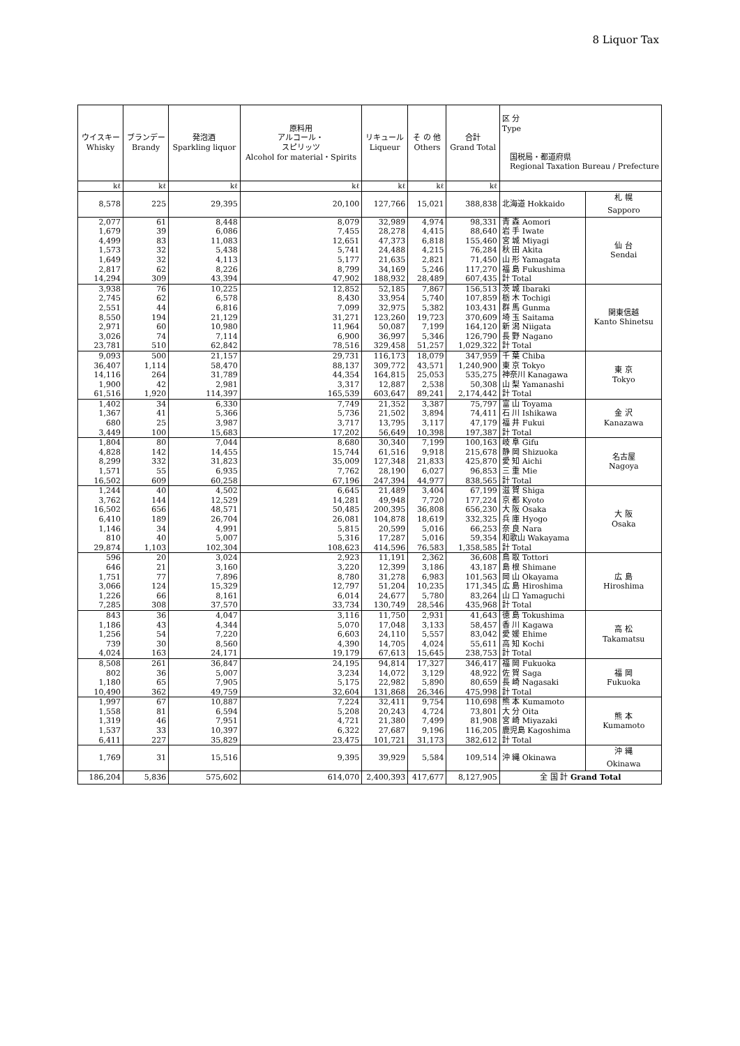8 Liquor Tax
| ウイスキー Whisky | ブランデー Brandy | 発泡酒 Sparkling liquor | 原料用 アルコール・ スピリッツ Alcohol for material・Spirits | リキュール Liqueur | そ の 他 Others | 合計 Grand Total | 区 分 Type 国税局・都道府県 Regional Taxation Bureau / Prefecture | |
| --- | --- | --- | --- | --- | --- | --- | --- | --- |
| kℓ | kℓ | kℓ | kℓ | kℓ | kℓ | kℓ | | |
| 8,578 | 225 | 29,395 | 20,100 | 127,766 | 15,021 | 388,838 | 北海道 Hokkaido | 札 幌 Sapporo |
| 2,077 | 61 | 8,448 | 8,079 | 32,989 | 4,974 | 98,331 | 青 森 Aomori | 仙 台 Sendai |
| 1,679 | 39 | 6,086 | 7,455 | 28,278 | 4,415 | 88,640 | 岩 手 Iwate | |
| 4,499 | 83 | 11,083 | 12,651 | 47,373 | 6,818 | 155,460 | 宮 城 Miyagi | |
| 1,573 | 32 | 5,438 | 5,741 | 24,488 | 4,215 | 76,284 | 秋 田 Akita | |
| 1,649 | 32 | 4,113 | 5,177 | 21,635 | 2,821 | 71,450 | 山 形 Yamagata | |
| 2,817 | 62 | 8,226 | 8,799 | 34,169 | 5,246 | 117,270 | 福 島 Fukushima | |
| 14,294 | 309 | 43,394 | 47,902 | 188,932 | 28,489 | 607,435 | 計 Total | |
| 3,938 | 76 | 10,225 | 12,852 | 52,185 | 7,867 | 156,513 | 茨 城 Ibaraki | 関東信越 Kanto Shinetsu |
| 2,745 | 62 | 6,578 | 8,430 | 33,954 | 5,740 | 107,859 | 栃 木 Tochigi | |
| 2,551 | 44 | 6,816 | 7,099 | 32,975 | 5,382 | 103,431 | 群 馬 Gunma | |
| 8,550 | 194 | 21,129 | 31,271 | 123,260 | 19,723 | 370,609 | 埼 玉 Saitama | |
| 2,971 | 60 | 10,980 | 11,964 | 50,087 | 7,199 | 164,120 | 新 潟 Niigata | |
| 3,026 | 74 | 7,114 | 6,900 | 36,997 | 5,346 | 126,790 | 長 野 Nagano | |
| 23,781 | 510 | 62,842 | 78,516 | 329,458 | 51,257 | 1,029,322 | 計 Total | |
| 9,093 | 500 | 21,157 | 29,731 | 116,173 | 18,079 | 347,959 | 千 葉 Chiba | 東 京 Tokyo |
| 36,407 | 1,114 | 58,470 | 88,137 | 309,772 | 43,571 | 1,240,900 | 東 京 Tokyo | |
| 14,116 | 264 | 31,789 | 44,354 | 164,815 | 25,053 | 535,275 | 神奈川 Kanagawa | |
| 1,900 | 42 | 2,981 | 3,317 | 12,887 | 2,538 | 50,308 | 山 梨 Yamanashi | |
| 61,516 | 1,920 | 114,397 | 165,539 | 603,647 | 89,241 | 2,174,442 | 計 Total | |
| 1,402 | 34 | 6,330 | 7,749 | 21,352 | 3,387 | 75,797 | 富 山 Toyama | 金 沢 Kanazawa |
| 1,367 | 41 | 5,366 | 5,736 | 21,502 | 3,894 | 74,411 | 石 川 Ishikawa | |
| 680 | 25 | 3,987 | 3,717 | 13,795 | 3,117 | 47,179 | 福 井 Fukui | |
| 3,449 | 100 | 15,683 | 17,202 | 56,649 | 10,398 | 197,387 | 計 Total | |
| 1,804 | 80 | 7,044 | 8,680 | 30,340 | 7,199 | 100,163 | 岐 阜 Gifu | 名古屋 Nagoya |
| 4,828 | 142 | 14,455 | 15,744 | 61,516 | 9,918 | 215,678 | 静 岡 Shizuoka | |
| 8,299 | 332 | 31,823 | 35,009 | 127,348 | 21,833 | 425,870 | 愛 知 Aichi | |
| 1,571 | 55 | 6,935 | 7,762 | 28,190 | 6,027 | 96,853 | 三 重 Mie | |
| 16,502 | 609 | 60,258 | 67,196 | 247,394 | 44,977 | 838,565 | 計 Total | |
| 1,244 | 40 | 4,502 | 6,645 | 21,489 | 3,404 | 67,199 | 滋 賀 Shiga | 大 阪 Osaka |
| 3,762 | 144 | 12,529 | 14,281 | 49,948 | 7,720 | 177,224 | 京 都 Kyoto | |
| 16,502 | 656 | 48,571 | 50,485 | 200,395 | 36,808 | 656,230 | 大 阪 Osaka | |
| 6,410 | 189 | 26,704 | 26,081 | 104,878 | 18,619 | 332,325 | 兵 庫 Hyogo | |
| 1,146 | 34 | 4,991 | 5,815 | 20,599 | 5,016 | 66,253 | 奈 良 Nara | |
| 810 | 40 | 5,007 | 5,316 | 17,287 | 5,016 | 59,354 | 和歌山 Wakayama | |
| 29,874 | 1,103 | 102,304 | 108,623 | 414,596 | 76,583 | 1,358,585 | 計 Total | |
| 596 | 20 | 3,024 | 2,923 | 11,191 | 2,362 | 36,608 | 鳥 取 Tottori | 広 島 Hiroshima |
| 646 | 21 | 3,160 | 3,220 | 12,399 | 3,186 | 43,187 | 島 根 Shimane | |
| 1,751 | 77 | 7,896 | 8,780 | 31,278 | 6,983 | 101,563 | 岡 山 Okayama | |
| 3,066 | 124 | 15,329 | 12,797 | 51,204 | 10,235 | 171,345 | 広 島 Hiroshima | |
| 1,226 | 66 | 8,161 | 6,014 | 24,677 | 5,780 | 83,264 | 山 口 Yamaguchi | |
| 7,285 | 308 | 37,570 | 33,734 | 130,749 | 28,546 | 435,968 | 計 Total | |
| 843 | 36 | 4,047 | 3,116 | 11,750 | 2,931 | 41,643 | 徳 島 Tokushima | 高 松 Takamatsu |
| 1,186 | 43 | 4,344 | 5,070 | 17,048 | 3,133 | 58,457 | 香 川 Kagawa | |
| 1,256 | 54 | 7,220 | 6,603 | 24,110 | 5,557 | 83,042 | 愛 媛 Ehime | |
| 739 | 30 | 8,560 | 4,390 | 14,705 | 4,024 | 55,611 | 高 知 Kochi | |
| 4,024 | 163 | 24,171 | 19,179 | 67,613 | 15,645 | 238,753 | 計 Total | |
| 8,508 | 261 | 36,847 | 24,195 | 94,814 | 17,327 | 346,417 | 福 岡 Fukuoka | 福 岡 Fukuoka |
| 802 | 36 | 5,007 | 3,234 | 14,072 | 3,129 | 48,922 | 佐 賀 Saga | |
| 1,180 | 65 | 7,905 | 5,175 | 22,982 | 5,890 | 80,659 | 長 崎 Nagasaki | |
| 10,490 | 362 | 49,759 | 32,604 | 131,868 | 26,346 | 475,998 | 計 Total | |
| 1,997 | 67 | 10,887 | 7,224 | 32,411 | 9,754 | 110,698 | 熊 本 Kumamoto | 熊 本 Kumamoto |
| 1,558 | 81 | 6,594 | 5,208 | 20,243 | 4,724 | 73,801 | 大 分 Oita | |
| 1,319 | 46 | 7,951 | 4,721 | 21,380 | 7,499 | 81,908 | 宮 崎 Miyazaki | |
| 1,537 | 33 | 10,397 | 6,322 | 27,687 | 9,196 | 116,205 | 鹿児島 Kagoshima | |
| 6,411 | 227 | 35,829 | 23,475 | 101,721 | 31,173 | 382,612 | 計 Total | |
| 1,769 | 31 | 15,516 | 9,395 | 39,929 | 5,584 | 109,514 | 沖 縄 Okinawa | 沖 縄 Okinawa |
| 186,204 | 5,836 | 575,602 | 614,070 | 2,400,393 | 417,677 | 8,127,905 | 全 国 計 Grand Total | |